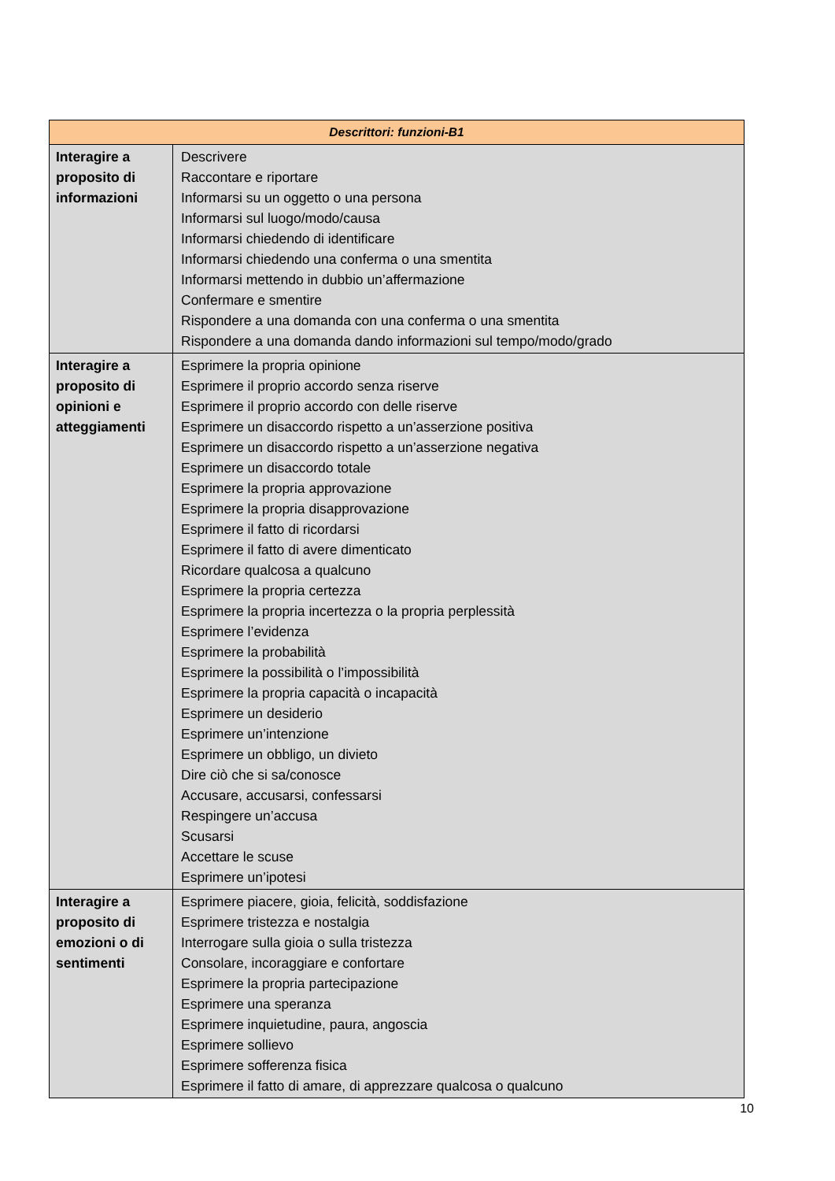| Descrittori: funzioni-B1 | |
| --- | --- |
| Interagire a proposito di informazioni | Descrivere Raccontare e riportare Informarsi su un oggetto o una persona Informarsi sul luogo/modo/causa Informarsi chiedendo di identificare Informarsi chiedendo una conferma o una smentita Informarsi mettendo in dubbio un’affermazione Confermare e smentire Rispondere a una domanda con una conferma o una smentita Rispondere a una domanda dando informazioni sul tempo/modo/grado |
| Interagire a proposito di opinioni e atteggiamenti | Esprimere la propria opinione Esprimere il proprio accordo senza riserve Esprimere il proprio accordo con delle riserve Esprimere un disaccordo rispetto a un’asserzione positiva Esprimere un disaccordo rispetto a un’asserzione negativa Esprimere un disaccordo totale Esprimere la propria approvazione Esprimere la propria disapprovazione Esprimere il fatto di ricordarsi Esprimere il fatto di avere dimenticato Ricordare qualcosa a qualcuno Esprimere la propria certezza Esprimere la propria incertezza o la propria perplessità Esprimere l’evidenza Esprimere la probabilità Esprimere la possibilità o l’impossibilità Esprimere la propria capacità o incapacità Esprimere un desiderio Esprimere un’intenzione Esprimere un obbligo, un divieto Dire ciò che si sa/conosce Accusare, accusarsi, confessarsi Respingere un’accusa Scusarsi Accettare le scuse Esprimere un’ipotesi |
| Interagire a proposito di emozioni o di sentimenti | Esprimere piacere, gioia, felicità, soddisfazione Esprimere tristezza e nostalgia Interrogare sulla gioia o sulla tristezza Consolare, incoraggiare e confortare Esprimere la propria partecipazione Esprimere una speranza Esprimere inquietudine, paura, angoscia Esprimere sollievo Esprimere sofferenza fisica Esprimere il fatto di amare, di apprezzare qualcosa o qualcuno |
10